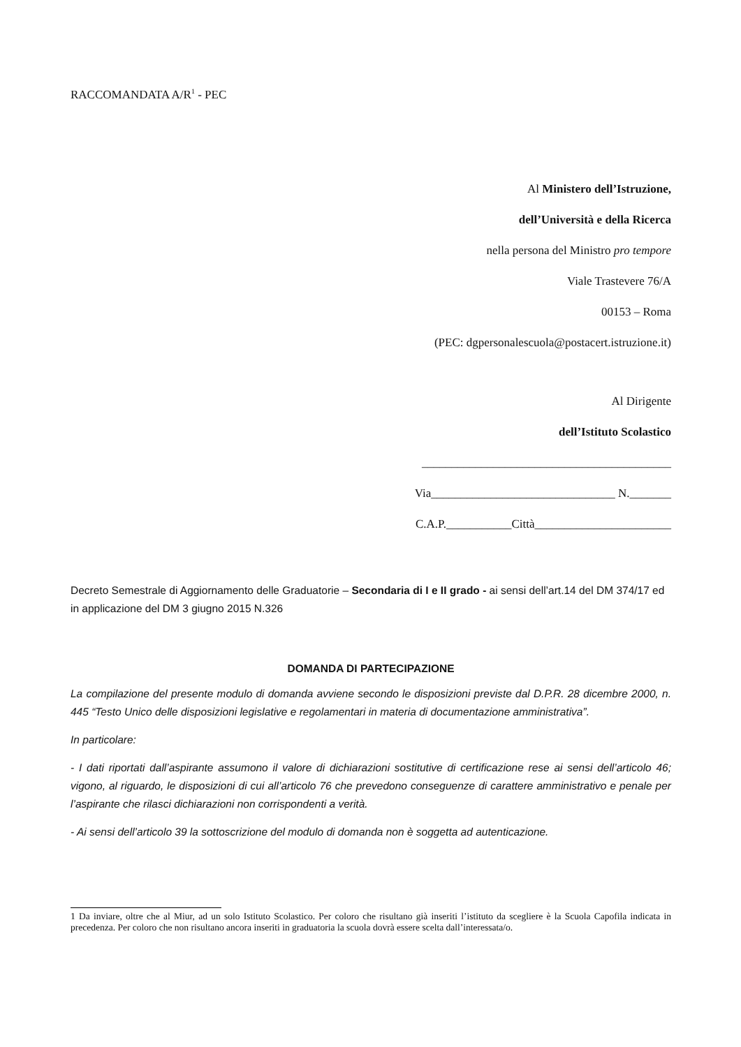RACCOMANDATA A/R<sup>1</sup> - PEC
Al Ministero dell’Istruzione,
dell’Università e della Ricerca
nella persona del Ministro pro tempore
Viale Trastevere 76/A
00153 – Roma
(PEC: dgpersonalescuola@postacert.istruzione.it)
Al Dirigente
dell’Istituto Scolastico
__________________________________________
Via_______________________________ N._______
C.A.P.___________Città_______________________
Decreto Semestrale di Aggiornamento delle Graduatorie – Secondaria di I e II grado - ai sensi dell’art.14 del DM 374/17 ed in applicazione del DM 3 giugno 2015 N.326
DOMANDA DI PARTECIPAZIONE
La compilazione del presente modulo di domanda avviene secondo le disposizioni previste dal D.P.R. 28 dicembre 2000, n. 445 “Testo Unico delle disposizioni legislative e regolamentari in materia di documentazione amministrativa”.
In particolare:
- I dati riportati dall’aspirante assumono il valore di dichiarazioni sostitutive di certificazione rese ai sensi dell’articolo 46; vigono, al riguardo, le disposizioni di cui all’articolo 76 che prevedono conseguenze di carattere amministrativo e penale per l’aspirante che rilasci dichiarazioni non corrispondenti a verità.
- Ai sensi dell’articolo 39 la sottoscrizione del modulo di domanda non è soggetta ad autenticazione.
1 Da inviare, oltre che al Miur, ad un solo Istituto Scolastico. Per coloro che risultano già inseriti l’istituto da scegliere è la Scuola Capofila indicata in precedenza. Per coloro che non risultano ancora inseriti in graduatoria la scuola dovrà essere scelta dall’interessata/o.